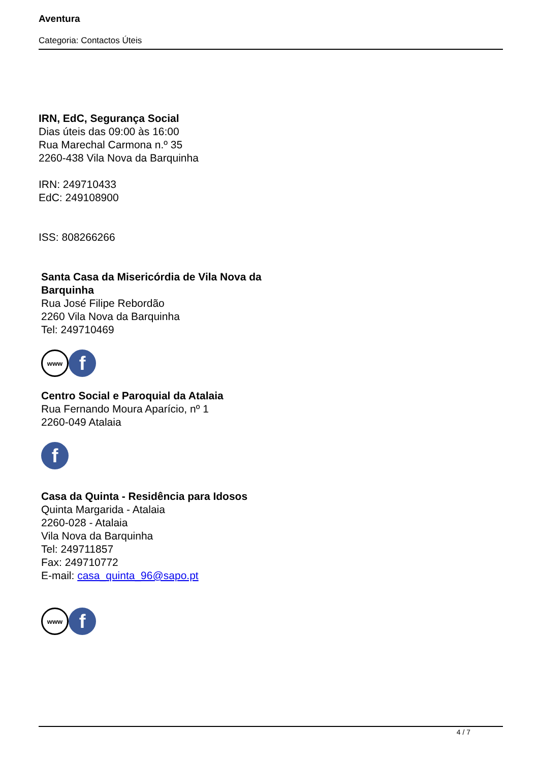Aventura
Categoria: Contactos Úteis
IRN, EdC, Segurança Social
Dias úteis das 09:00 às 16:00
Rua Marechal Carmona n.º 35
2260-438 Vila Nova da Barquinha
IRN: 249710433
EdC: 249108900
ISS: 808266266
Santa Casa da Misericórdia de Vila Nova da
Barquinha
Rua José Filipe Rebordão
2260 Vila Nova da Barquinha
Tel: 249710469
www
f
Centro Social e Paroquial da Atalaia
Rua Fernando Moura Aparício, nº 1
2260-049 Atalaia
f
Casa da Quinta - Residência para Idosos
Quinta Margarida - Atalaia
2260-028 - Atalaia
Vila Nova da Barquinha
Tel: 249711857
Fax: 249710772
E-mail: casa_quinta_96@sapo.pt
www
f
4 / 7